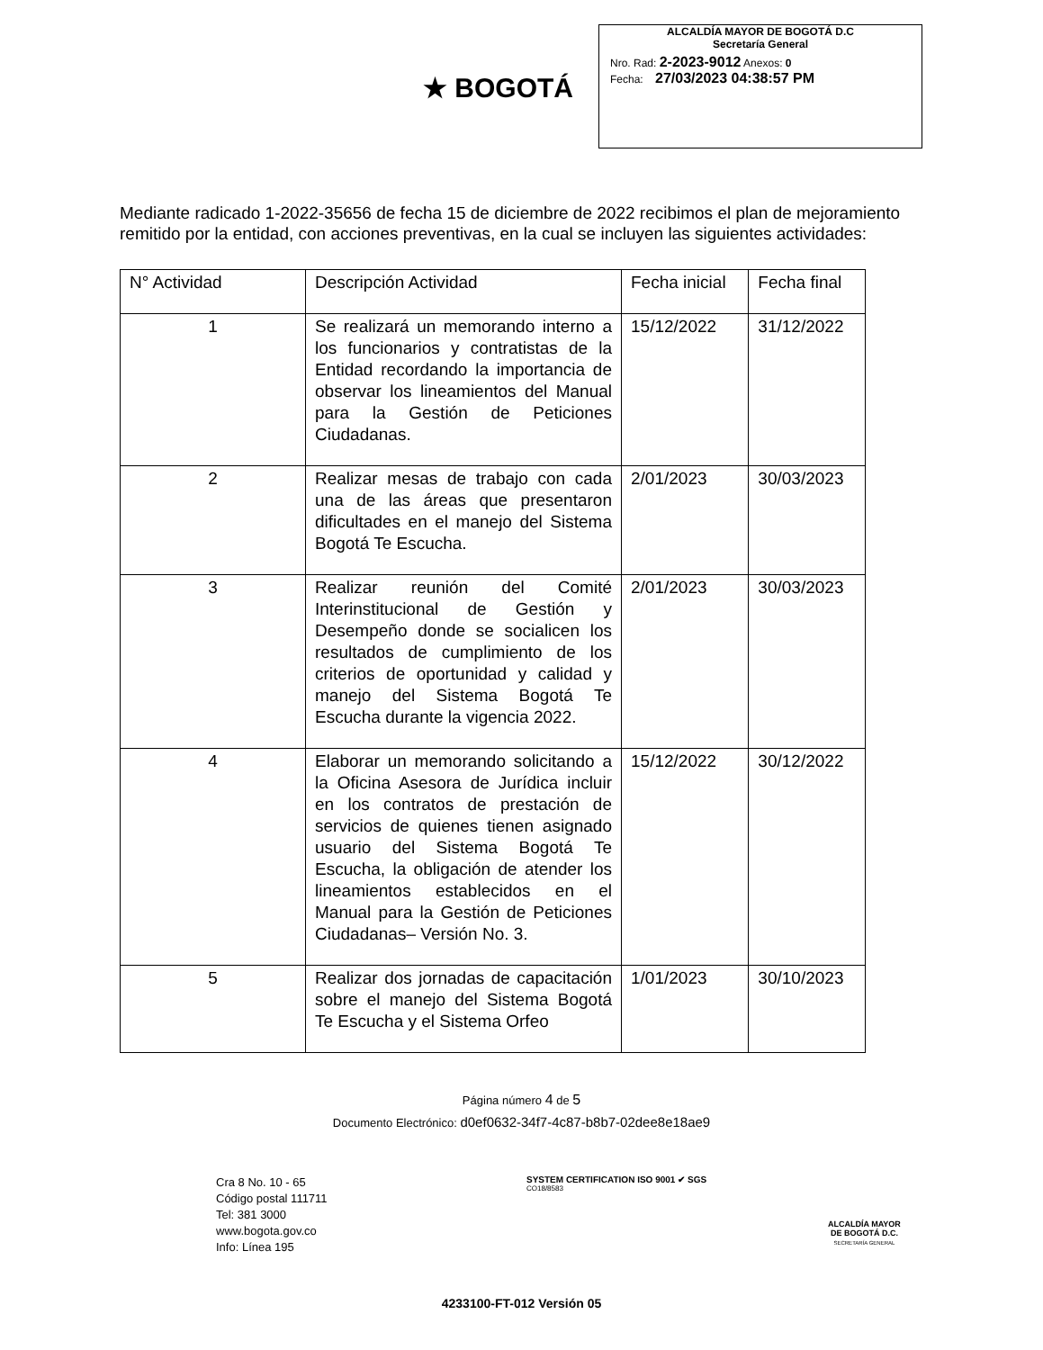★ BOGOTÁ
ALCALDÍA MAYOR DE BOGOTÁ D.C
Secretaría General
Nro. Rad: 2-2023-9012 Anexos: 0
Fecha: 27/03/2023 04:38:57 PM
Mediante radicado 1-2022-35656 de fecha 15 de diciembre de 2022 recibimos el plan de mejoramiento remitido por la entidad, con acciones preventivas, en la cual se incluyen las siguientes actividades:
| N° Actividad | Descripción Actividad | Fecha inicial | Fecha final |
| --- | --- | --- | --- |
| 1 | Se realizará un memorando interno a los funcionarios y contratistas de la Entidad recordando la importancia de observar los lineamientos del Manual para la Gestión de Peticiones Ciudadanas. | 15/12/2022 | 31/12/2022 |
| 2 | Realizar mesas de trabajo con cada una de las áreas que presentaron dificultades en el manejo del Sistema Bogotá Te Escucha. | 2/01/2023 | 30/03/2023 |
| 3 | Realizar reunión del Comité Interinstitucional de Gestión y Desempeño donde se socialicen los resultados de cumplimiento de los criterios de oportunidad y calidad y manejo del Sistema Bogotá Te Escucha durante la vigencia 2022. | 2/01/2023 | 30/03/2023 |
| 4 | Elaborar un memorando solicitando a la Oficina Asesora de Jurídica incluir en los contratos de prestación de servicios de quienes tienen asignado usuario del Sistema Bogotá Te Escucha, la obligación de atender los lineamientos establecidos en el Manual para la Gestión de Peticiones Ciudadanas– Versión No. 3. | 15/12/2022 | 30/12/2022 |
| 5 | Realizar dos jornadas de capacitación sobre el manejo del Sistema Bogotá Te Escucha y el Sistema Orfeo | 1/01/2023 | 30/10/2023 |
Página número 4 de 5
Documento Electrónico: d0ef0632-34f7-4c87-b8b7-02dee8e18ae9
Cra 8 No. 10 - 65
Código postal 111711
Tel: 381 3000
www.bogota.gov.co
Info: Línea 195
SYSTEM CERTIFICATION ISO 9001 ✔ SGS
CO18/8583
ALCALDÍA MAYOR
DE BOGOTÁ D.C.
SECRETARÍA GENERAL
4233100-FT-012 Versión 05